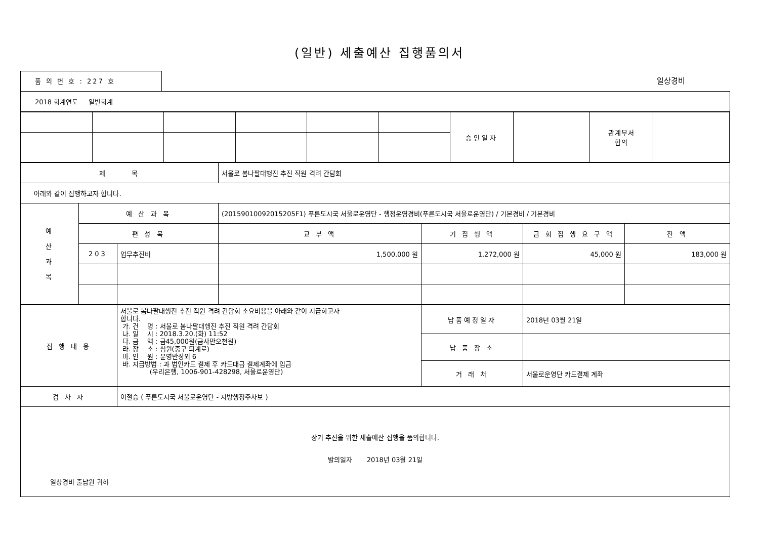(일반) 세출예산 집행품의서
품 의 번 호 : 227 호
일상경비
| 2018 회계연도 일반회계 |
| | | | | | | 승인일자 | | 관계부서 합의 | |
| 제 목 | | | 서울로 봄나팔대행진 추진 직원 격려 간담회 | | | |
| 아래와 같이 집행하고자 합니다. | | | | | | |
| 예 산 과 목 | 예 산 과 목 | | (20159010092015205F1) 푸른도시국 서울로운영단 - 행정운영경비(푸른도시국 서울로운영단) / 기본경비 / 기본경비 | | | |
| | 편 성 목 | | 교 부 액 | 기 집 행 액 | 금 회 집 행 요 구 액 | 잔 액 |
| | 203 | 업무추진비 | 1,500,000 원 | 1,272,000 원 | 45,000 원 | 183,000 원 |
| 집 행 내 용 | 서울로 봄나팔대행진 추진 직원 격려 간담회 소요비용을 아래와 같이 지급하고자 합니다. 가. 건 명 : 서울로 봄나팔대행진 추진 직원 격려 간담회 나. 일 시 : 2018.3.20.(화) 11:52 다. 금 액 : 금45,000원(금사만오천원) 라. 장 소 : 심원(중구 퇴계로) 마. 인 원 : 운영반장외 6 바. 지급방법 : 과 법인카드 결제 후 카드대금 결제계좌에 입금 (우리은행, 1006-901-428298, 서울로운영단) | 납품예정일자 | 2018년 03월 21일 |
| | | 납 품 장 소 | |
| | | 거 래 처 | 서울로운영단 카드결제 계좌 |
| 검 사 자 | 이철승 ( 푸른도시국 서울로운영단 - 지방행정주사보 ) | | |
| 상기 추진을 위한 세출예산 집행을 품의합니다. 발의일자 2018년 03월 21일 일상경비 출납원 귀하 | | | |